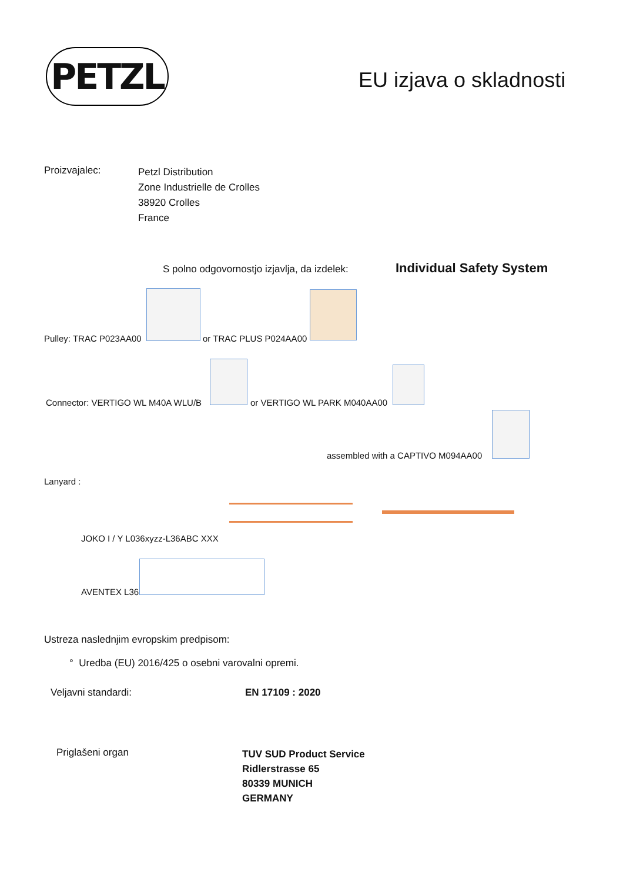PETZL EU izjava o skladnosti
Proizvajalec:
Petzl Distribution
Zone Industrielle de Crolles
38920 Crolles
France
S polno odgovornostjo izjavlja, da izdelek:
Individual Safety System
Pulley: TRAC P023AA00 or TRAC PLUS P024AA00
Connector: VERTIGO WL M40A WLU/B
or VERTIGO WL PARK M040AA00
assembled with a CAPTIVO M094AA00
Lanyard :
JOKO I / Y L036xyzz-L36ABC XXX
AVENTEX L36
Ustreza naslednjim evropskim predpisom:
° Uredba (EU) 2016/425 o osebni varovalni opremi.
Veljavni standardi: EN 17109 : 2020
Priglašeni organ
TUV SUD Product Service
Ridlerstrasse 65
80339 MUNICH
GERMANY